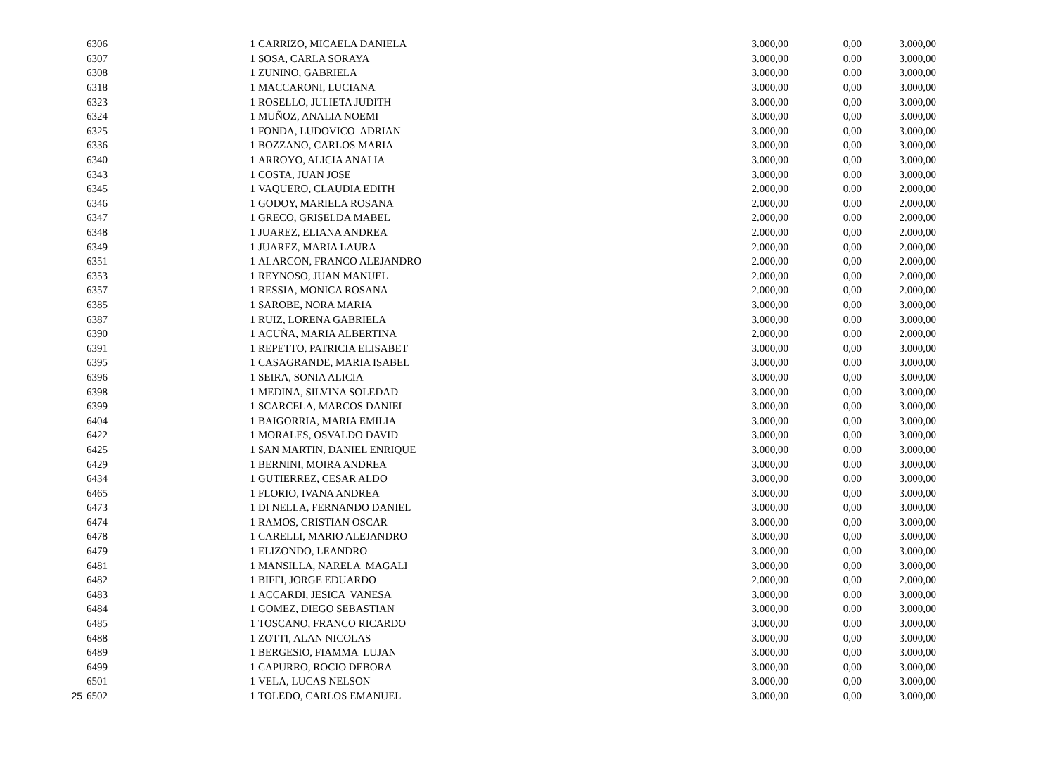| | 6306 | | 1 | CARRIZO, MICAELA DANIELA | 3.000,00 | 0,00 | 3.000,00 |
| | 6307 | | 1 | SOSA, CARLA SORAYA | 3.000,00 | 0,00 | 3.000,00 |
| | 6308 | | 1 | ZUNINO, GABRIELA | 3.000,00 | 0,00 | 3.000,00 |
| | 6318 | | 1 | MACCARONI, LUCIANA | 3.000,00 | 0,00 | 3.000,00 |
| | 6323 | | 1 | ROSELLO, JULIETA JUDITH | 3.000,00 | 0,00 | 3.000,00 |
| | 6324 | | 1 | MUÑOZ, ANALIA NOEMI | 3.000,00 | 0,00 | 3.000,00 |
| | 6325 | | 1 | FONDA, LUDOVICO ADRIAN | 3.000,00 | 0,00 | 3.000,00 |
| | 6336 | | 1 | BOZZANO, CARLOS MARIA | 3.000,00 | 0,00 | 3.000,00 |
| | 6340 | | 1 | ARROYO, ALICIA ANALIA | 3.000,00 | 0,00 | 3.000,00 |
| | 6343 | | 1 | COSTA, JUAN JOSE | 3.000,00 | 0,00 | 3.000,00 |
| | 6345 | | 1 | VAQUERO, CLAUDIA EDITH | 2.000,00 | 0,00 | 2.000,00 |
| | 6346 | | 1 | GODOY, MARIELA ROSANA | 2.000,00 | 0,00 | 2.000,00 |
| | 6347 | | 1 | GRECO, GRISELDA MABEL | 2.000,00 | 0,00 | 2.000,00 |
| | 6348 | | 1 | JUAREZ, ELIANA ANDREA | 2.000,00 | 0,00 | 2.000,00 |
| | 6349 | | 1 | JUAREZ, MARIA LAURA | 2.000,00 | 0,00 | 2.000,00 |
| | 6351 | | 1 | ALARCON, FRANCO ALEJANDRO | 2.000,00 | 0,00 | 2.000,00 |
| | 6353 | | 1 | REYNOSO, JUAN MANUEL | 2.000,00 | 0,00 | 2.000,00 |
| | 6357 | | 1 | RESSIA, MONICA ROSANA | 2.000,00 | 0,00 | 2.000,00 |
| | 6385 | | 1 | SAROBE, NORA MARIA | 3.000,00 | 0,00 | 3.000,00 |
| | 6387 | | 1 | RUIZ, LORENA GABRIELA | 3.000,00 | 0,00 | 3.000,00 |
| | 6390 | | 1 | ACUÑA, MARIA ALBERTINA | 2.000,00 | 0,00 | 2.000,00 |
| | 6391 | | 1 | REPETTO, PATRICIA ELISABET | 3.000,00 | 0,00 | 3.000,00 |
| | 6395 | | 1 | CASAGRANDE, MARIA ISABEL | 3.000,00 | 0,00 | 3.000,00 |
| | 6396 | | 1 | SEIRA, SONIA ALICIA | 3.000,00 | 0,00 | 3.000,00 |
| | 6398 | | 1 | MEDINA, SILVINA SOLEDAD | 3.000,00 | 0,00 | 3.000,00 |
| | 6399 | | 1 | SCARCELA, MARCOS DANIEL | 3.000,00 | 0,00 | 3.000,00 |
| | 6404 | | 1 | BAIGORRIA, MARIA EMILIA | 3.000,00 | 0,00 | 3.000,00 |
| | 6422 | | 1 | MORALES, OSVALDO DAVID | 3.000,00 | 0,00 | 3.000,00 |
| | 6425 | | 1 | SAN MARTIN, DANIEL ENRIQUE | 3.000,00 | 0,00 | 3.000,00 |
| | 6429 | | 1 | BERNINI, MOIRA ANDREA | 3.000,00 | 0,00 | 3.000,00 |
| | 6434 | | 1 | GUTIERREZ, CESAR ALDO | 3.000,00 | 0,00 | 3.000,00 |
| | 6465 | | 1 | FLORIO, IVANA ANDREA | 3.000,00 | 0,00 | 3.000,00 |
| | 6473 | | 1 | DI NELLA, FERNANDO DANIEL | 3.000,00 | 0,00 | 3.000,00 |
| | 6474 | | 1 | RAMOS, CRISTIAN OSCAR | 3.000,00 | 0,00 | 3.000,00 |
| | 6478 | | 1 | CARELLI, MARIO ALEJANDRO | 3.000,00 | 0,00 | 3.000,00 |
| | 6479 | | 1 | ELIZONDO, LEANDRO | 3.000,00 | 0,00 | 3.000,00 |
| | 6481 | | 1 | MANSILLA, NARELA MAGALI | 3.000,00 | 0,00 | 3.000,00 |
| | 6482 | | 1 | BIFFI, JORGE EDUARDO | 2.000,00 | 0,00 | 2.000,00 |
| | 6483 | | 1 | ACCARDI, JESICA VANESA | 3.000,00 | 0,00 | 3.000,00 |
| | 6484 | | 1 | GOMEZ, DIEGO SEBASTIAN | 3.000,00 | 0,00 | 3.000,00 |
| | 6485 | | 1 | TOSCANO, FRANCO RICARDO | 3.000,00 | 0,00 | 3.000,00 |
| | 6488 | | 1 | ZOTTI, ALAN NICOLAS | 3.000,00 | 0,00 | 3.000,00 |
| | 6489 | | 1 | BERGESIO, FIAMMA LUJAN | 3.000,00 | 0,00 | 3.000,00 |
| | 6499 | | 1 | CAPURRO, ROCIO DEBORA | 3.000,00 | 0,00 | 3.000,00 |
| | 6501 | | 1 | VELA, LUCAS NELSON | 3.000,00 | 0,00 | 3.000,00 |
| 25 | 6502 | | 1 | TOLEDO, CARLOS EMANUEL | 3.000,00 | 0,00 | 3.000,00 |